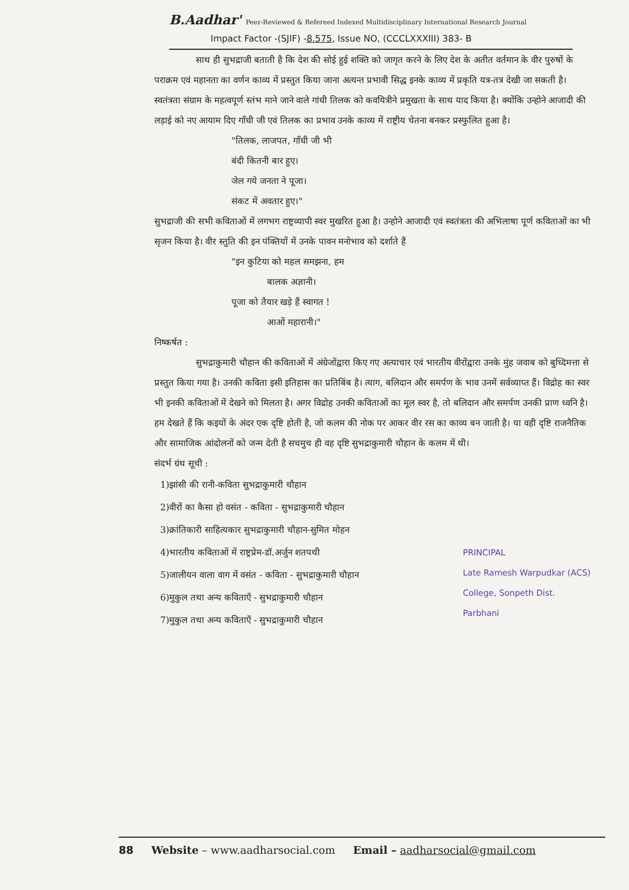B.Aadhar' Peer-Reviewed & Refereed Indexed Multidisciplinary International Research Journal
Impact Factor -(SJIF) -8.575, Issue NO, (CCCLXXXIII) 383- B
साथ ही सुभद्राजी बताती है कि देश की सोई हुई शक्ति को जागृत करने के लिए देश के अतीत वर्तमान के वीर पुरुषों के पराक्रम एवं महानता का वर्णन काव्य में प्रस्तुत किया जाना अत्यन्त प्रभावी सिद्ध इनके काव्य में प्रकृति यत्र-तत्र देखी जा सकती है। स्वतंत्रता संग्राम के महत्वपूर्ण स्तंभ माने जाने वाले गांधी तिलक को कवयित्रीने प्रमुखता के साथ याद किया है। क्योंकि उन्होने आजादी की लड़ाई को नए आयाम दिए गाँधी जी एवं तिलक का प्रभाव उनके काव्य में राष्ट्रीय चेतना बनकर प्रस्फुलित हुआ है।
"तिलक, लाजपत, गाँधी जी भी
बंदी कितनी बार हुए।
जेल गये जनता ने पूजा।
संकट में अवतार हुए।"
सुभद्राजी की सभी कविताओं में लगभग राष्ट्रव्यापी स्वर मुखरित हुआ है। उन्होने आजादी एवं स्वतंत्रता की अभिलाषा पूर्ण कविताओं का भी सृजन किया है। वीर स्तुति की इन पंक्तियों में उनके पावन मनोभाव को दर्शाते हैं
"इन कुटिया को महल समझना, हम
बालक अज्ञानी।
पूजा को तैयार खड़े हैं स्वागत !
आओं महारानी।"
निष्कर्षत :
सुभद्राकुमारी चौहान की कविताओं में अंग्रेजोंद्वारा किए गए अत्याचार एवं भारतीय वीरोंद्वारा उनके मुंह जवाब को बुध्दिमत्ता से प्रस्तुत किया गया है। उनकी कविता इसी इतिहास का प्रतिबिंब है। त्याग, बलिदान और समर्पण के भाव उनमें सर्वव्याप्त हैं। विद्रोह का स्वर भी इनकी कविताओं में देखने को मिलता है। अगर विद्रोह उनकी कविताओं का मूल स्वर है, तो बलिदान और समर्पण उनकी प्राण ध्वनि है। हम देखते हैं कि कइयों के अंदर एक दृष्टि होती है, जो कलम की नोक पर आकर वीर रस का काव्य बन जाती है। या वही दृष्टि राजनैतिक और सामाजिक आंदोलनों को जन्म देती है सचमुच ही वह दृष्टि सुभद्राकुमारी चौहान के कलम में थी।
संदर्भ ग्रंथ सूची :
1)झांसी की रानी-कविता सुभद्राकुमारी चौहान
2)वीरों का कैसा हो वसंत - कविता - सुभद्राकुमारी चौहान
3)क्रांतिकारी साहित्यकार सुभद्राकुमारी चौहान-सुमित मोहन
4)भारतीय कविताओं में राष्ट्रप्रेम-डॉ.अर्जुन शतपथी
5)जालीयन वाला वाग में वसंत - कविता - सुभद्राकुमारी चौहान
6)मुकुल तथा अन्य कविताएँ - सुभद्राकुमारी चौहान
7)मुकुल तथा अन्य कविताएँ - सुभद्राकुमारी चौहान
PRINCIPAL
Late Ramesh Warpudkar (ACS)
College, Sonpeth Dist. Parbhani
88 Website – www.aadharsocial.com Email – aadharsocial@gmail.com